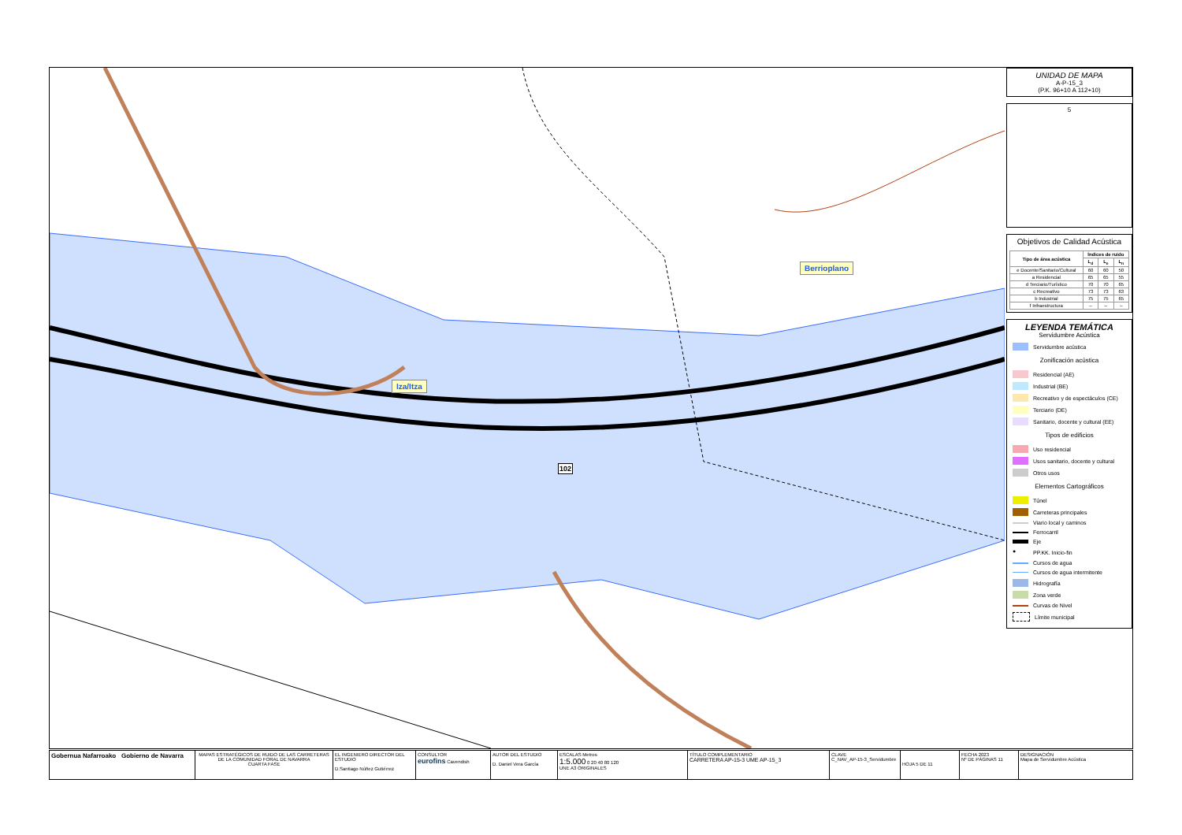Iza/Itza
Berrioplano
102
UNIDAD DE MAPA
A-P-15_3
(P.K. 96+10 A 112+10)
5
Objetivos de Calidad Acústica
| Tipo de área acústica | Índices de ruido | | |
| --- | --- | --- | --- |
| | L<sub>d</sub> | L<sub>e</sub> | L<sub>n</sub> |
| e Docente/Sanitario/Cultural | 60 | 60 | 50 |
| a Residencial | 65 | 65 | 55 |
| d Terciario/Turístico | 70 | 70 | 65 |
| c Recreativo | 73 | 73 | 63 |
| b Industrial | 75 | 75 | 65 |
| f Infraestructura | -- | -- | -- |
LEYENDA TEMÁTICA
Servidumbre Acústica
Servidumbre acústica
Zonificación acústica
Residencial (AE)
Industrial (BE)
Recreativo y de espectáculos (CE)
Terciario (DE)
Sanitario, docente y cultural (EE)
Tipos de edificios
Uso residencial
Usos sanitario, docente y cultural
Otros usos
Elementos Cartográficos
Túnel
Carreteras principales
Viario local y caminos
Ferrocarril
Eje
● PP.KK. Inicio-fin
Cursos de agua
Cursos de agua intermitente
Hidrografía
Zona verde
Curvas de Nivel
Límite municipal
Gobernua Nafarroako Gobierno de Navarra
MAPAS ESTRATÉGICOS DE RUIDO DE LAS CARRETERAS DE LA COMUNIDAD FORAL DE NAVARRA
CUARTA FASE
EL INGENIERO DIRECTOR DEL ESTUDIO
D.Santiago Núñez Gutiérrez
CONSULTOR
eurofins Cavendish
AUTOR DEL ESTUDIO
D. Daniel Vera García
ESCALAS Metros
1:5.000 0 20 40 80 120
UNE A3 ORIGINALES
TÍTULO COMPLEMENTARIO
CARRETERA AP-15-3 UME AP-15_3
CLAVE
C_NAV_AP-15-3_Servidumbre
HOJA 5 DE 11 FECHA 2023
Nº DE PÁGINAS 11
DESIGNACIÓN
Mapa de Servidumbre Acústica